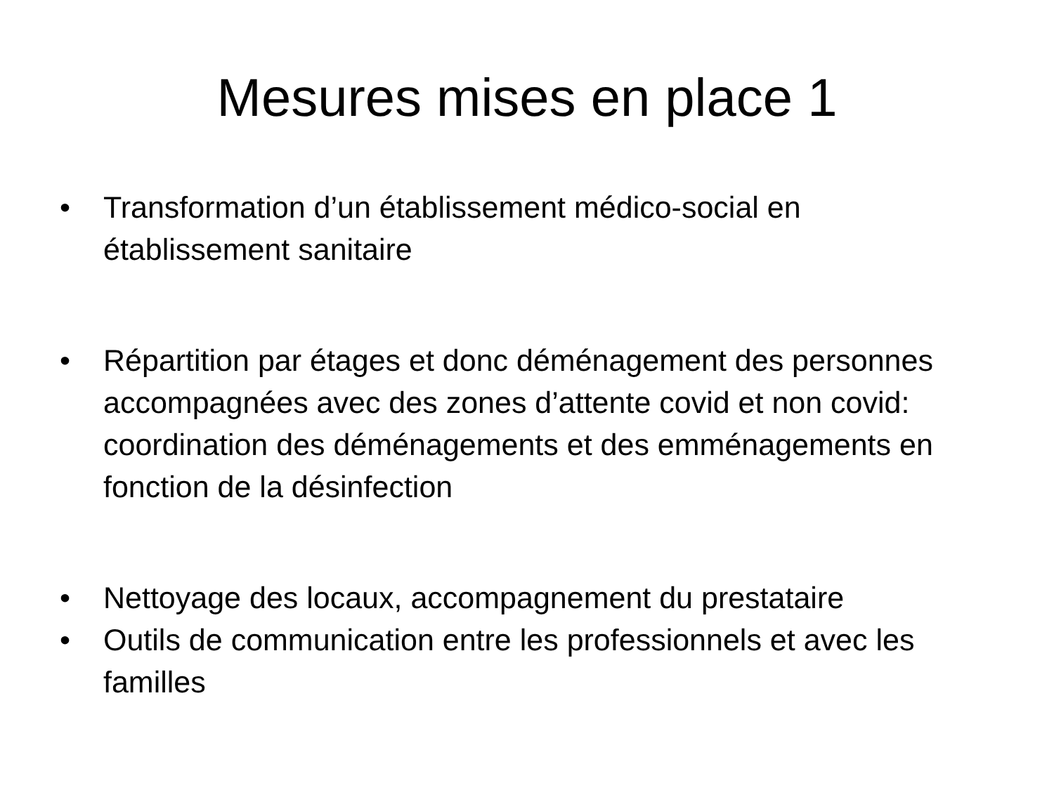Mesures mises en place 1
• Transformation d’un établissement médico-social en établissement sanitaire
• Répartition par étages et donc déménagement des personnes accompagnées avec des zones d’attente covid et non covid: coordination des déménagements et des emménagements en fonction de la désinfection
• Nettoyage des locaux, accompagnement du prestataire
• Outils de communication entre les professionnels et avec les familles